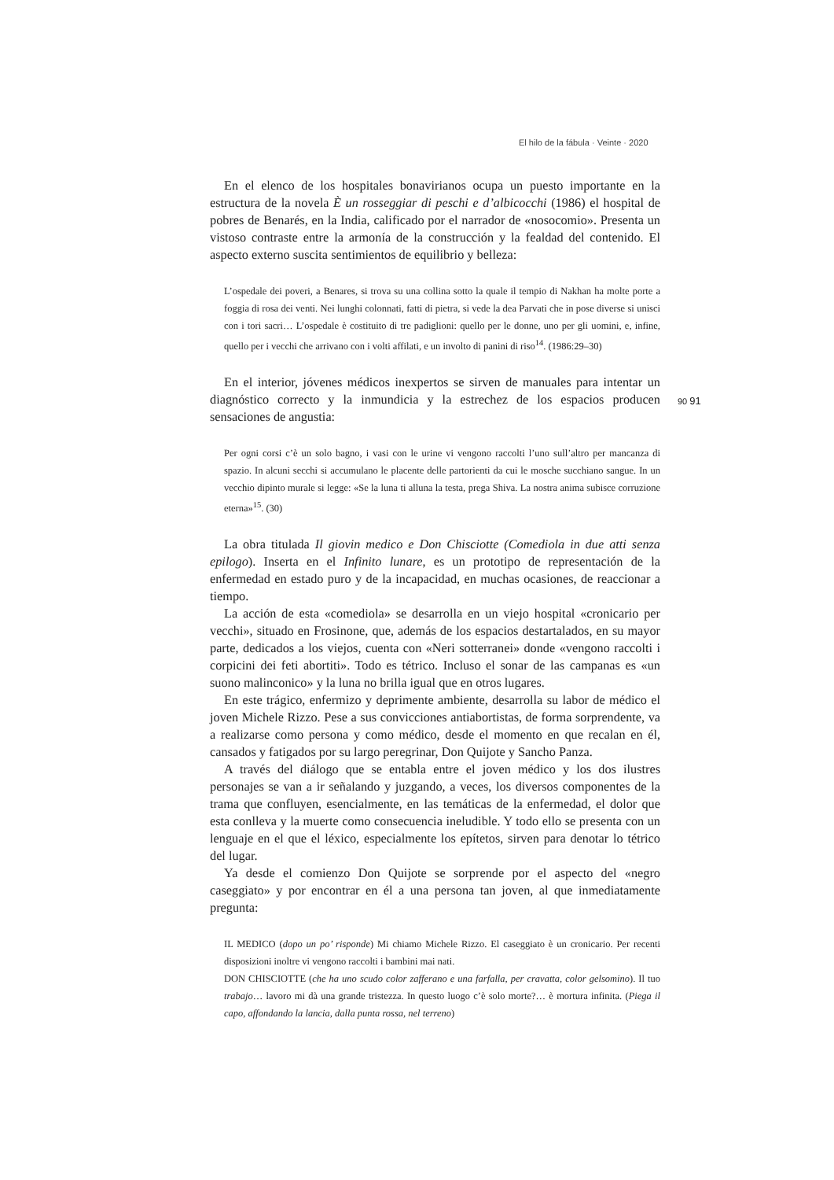El hilo de la fábula · Veinte · 2020
En el elenco de los hospitales bonavirianos ocupa un puesto importante en la estructura de la novela È un rosseggiar di peschi e d’albicocchi (1986) el hospital de pobres de Benarés, en la India, calificado por el narrador de «nosocomio». Presenta un vistoso contraste entre la armonía de la construcción y la fealdad del contenido. El aspecto externo suscita sentimientos de equilibrio y belleza:
L’ospedale dei poveri, a Benares, si trova su una collina sotto la quale il tempio di Nakhan ha molte porte a foggia di rosa dei venti. Nei lunghi colonnati, fatti di pietra, si vede la dea Parvati che in pose diverse si unisci con i tori sacri… L’ospedale è costituito di tre padiglioni: quello per le donne, uno per gli uomini, e, infine, quello per i vecchi che arrivano con i volti affilati, e un involto di panini di riso<sup>14</sup>. (1986:29–30)
En el interior, jóvenes médicos inexpertos se sirven de manuales para intentar un diagnóstico correcto y la inmundicia y la estrechez de los espacios producen sensaciones de angustia:
Per ogni corsi c’è un solo bagno, i vasi con le urine vi vengono raccolti l’uno sull’altro per mancanza di spazio. In alcuni secchi si accumulano le placente delle partorienti da cui le mosche succhiano sangue. In un vecchio dipinto murale si legge: «Se la luna ti alluna la testa, prega Shiva. La nostra anima subisce corruzione eterna»<sup>15</sup>. (30)
La obra titulada Il giovin medico e Don Chisciotte (Comediola in due atti senza epilogo). Inserta en el Infinito lunare, es un prototipo de representación de la enfermedad en estado puro y de la incapacidad, en muchas ocasiones, de reaccionar a tiempo.
La acción de esta «comediola» se desarrolla en un viejo hospital «cronicario per vecchi», situado en Frosinone, que, además de los espacios destartalados, en su mayor parte, dedicados a los viejos, cuenta con «Neri sotterranei» donde «vengono raccolti i corpicini dei feti abortiti». Todo es tétrico. Incluso el sonar de las campanas es «un suono malinconico» y la luna no brilla igual que en otros lugares.
En este trágico, enfermizo y deprimente ambiente, desarrolla su labor de médico el joven Michele Rizzo. Pese a sus convicciones antiabortistas, de forma sorprendente, va a realizarse como persona y como médico, desde el momento en que recalan en él, cansados y fatigados por su largo peregrinar, Don Quijote y Sancho Panza.
A través del diálogo que se entabla entre el joven médico y los dos ilustres personajes se van a ir señalando y juzgando, a veces, los diversos componentes de la trama que confluyen, esencialmente, en las temáticas de la enfermedad, el dolor que esta conlleva y la muerte como consecuencia ineludible. Y todo ello se presenta con un lenguaje en el que el léxico, especialmente los epítetos, sirven para denotar lo tétrico del lugar.
Ya desde el comienzo Don Quijote se sorprende por el aspecto del «negro caseggiato» y por encontrar en él a una persona tan joven, al que inmediatamente pregunta:
IL MEDICO (dopo un po’ risponde) Mi chiamo Michele Rizzo. El caseggiato è un cronicario. Per recenti disposizioni inoltre vi vengono raccolti i bambini mai nati.
DON CHISCIOTTE (che ha uno scudo color zafferano e una farfalla, per cravatta, color gelsomino). Il tuo trabajo… lavoro mi dà una grande tristezza. In questo luogo c’è solo morte?… è mortura infinita. (Piega il capo, affondando la lancia, dalla punta rossa, nel terreno)
90 91